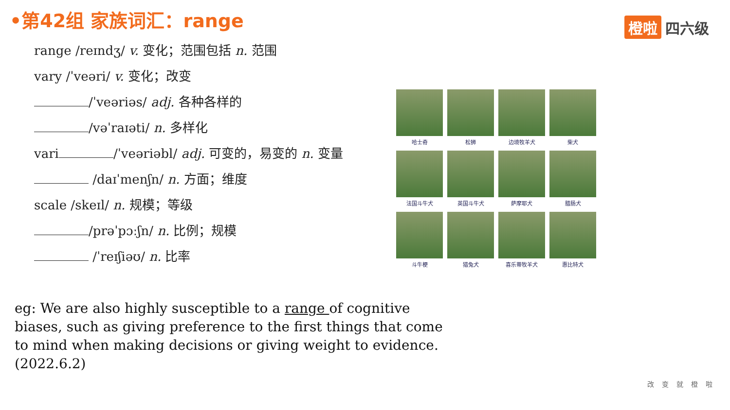•第42组 家族词汇：range 橙啦 四六级
range /reɪndʒ/ v. 变化；范围包括 n. 范围
vary /ˈveəri/ v. 变化；改变
/ˈveəriəs/ adj. 各种各样的
/vəˈraɪəti/ n. 多样化
vari /ˈveəriəbl/ adj. 可变的，易变的 n. 变量
/daɪˈmenʃn/ n. 方面；维度
scale /skeɪl/ n. 规模；等级
/prəˈpɔːʃn/ n. 比例；规模
/ˈreɪʃiəʊ/ n. 比率
哈士奇
松狮
边境牧羊犬
柴犬
法国斗牛犬
英国斗牛犬
萨摩耶犬
腊肠犬
斗牛梗
猎兔犬
喜乐蒂牧羊犬
惠比特犬
eg: We are also highly susceptible to a range of cognitive biases, such as giving preference to the first things that come to mind when making decisions or giving weight to evidence. (2022.6.2)
改变就橙啦